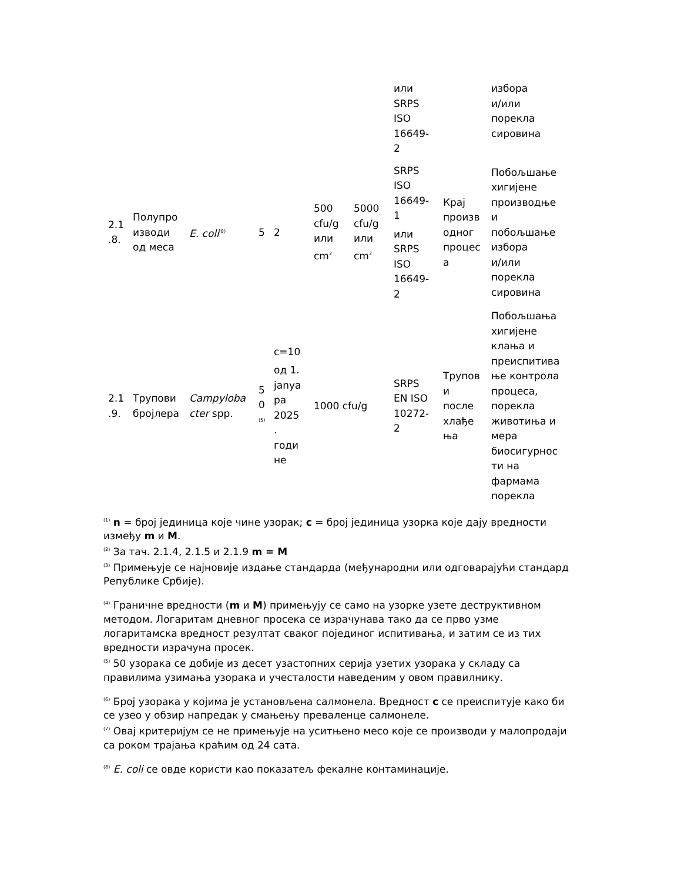| | | | | | | | или SRPS ISO 16649- 2 | | избора и/или порекла сировина |
| 2.1 .8. | Полупро изводи од меса | E. coli<sup>(8)</sup> | 5 | 2 | 500 cfu/g или cm<sup>2</sup> | 5000 cfu/g или cm<sup>2</sup> | SRPS ISO 16649- 1 или SRPS ISO 16649- 2 | Крај произв одног процес а | Побољшање хигијене производње и побољшање избора и/или порекла сировина |
| 2.1 .9. | Трупови бројлера | Campyloba cter spp. | 5 0 <sup>(5)</sup> | c=10 од 1. janya ра 2025 . годи не | 1000 cfu/g | | SRPS EN ISO 10272- 2 | Трупов и после хлађе ња | Побољшања хигијене клања и преиспитива ње контрола процеса, порекла животиња и мера биосигурнос ти на фармама порекла |
<sup>(1)</sup> n = број јединица које чине узорак; c = број јединица узорка које дају вредности између m и M.
<sup>(2)</sup> За тач. 2.1.4, 2.1.5 и 2.1.9 m = M
<sup>(3)</sup> Примењује се најновије издање стандарда (међународни или одговарајући стандард Републике Србије).
<sup>(4)</sup> Граничне вредности (m и M) примењују се само на узорке узете деструктивном методом. Логаритам дневног просека се израчунава тако да се прво узме логаритамска вредност резултат сваког појединог испитивања, и затим се из тих вредности израчуна просек.
<sup>(5)</sup> 50 узорака се добије из десет узастопних серија узетих узорака у складу са правилима узимања узорака и учесталости наведеним у овом правилнику.
<sup>(6)</sup> Број узорака у којима је установљена салмонела. Вредност c се преиспитује како би се узео у обзир напредак у смањењу преваленце салмонеле.
<sup>(7)</sup> Овај критеријум се не примењује на уситњено месо које се производи у малопродаји са роком трајања краћим од 24 сата.
<sup>(8)</sup> E. coli се овде користи као показатељ фекалне контаминације.